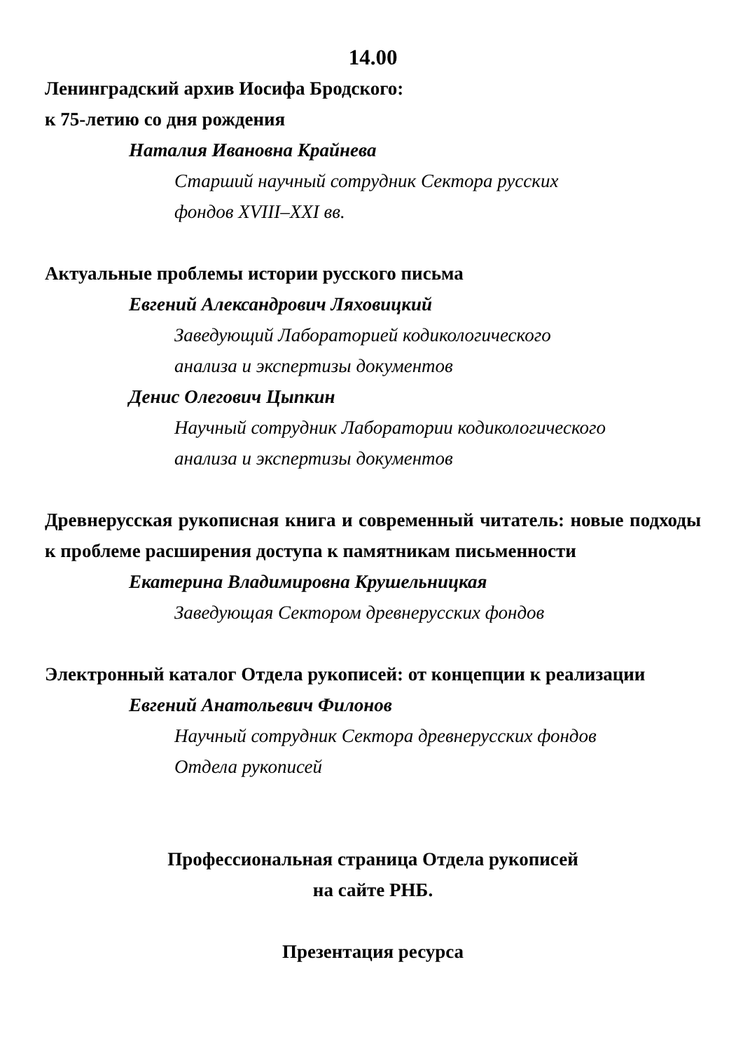14.00
Ленинградский архив Иосифа Бродского:
к 75-летию со дня рождения
Наталия Ивановна Крайнева
Старший научный сотрудник Сектора русских
фондов XVIII–XXI вв.
Актуальные проблемы истории русского письма
Евгений Александрович Ляховицкий
Заведующий Лабораторией кодикологического
анализа и экспертизы документов
Денис Олегович Цыпкин
Научный сотрудник Лаборатории кодикологического
анализа и экспертизы документов
Древнерусская рукописная книга и современный читатель: новые подходы к проблеме расширения доступа к памятникам письменности
Екатерина Владимировна Крушельницкая
Заведующая Сектором древнерусских фондов
Электронный каталог Отдела рукописей: от концепции к реализации
Евгений Анатольевич Филонов
Научный сотрудник Сектора древнерусских фондов
Отдела рукописей
Профессиональная страница Отдела рукописей
на сайте РНБ.
Презентация ресурса